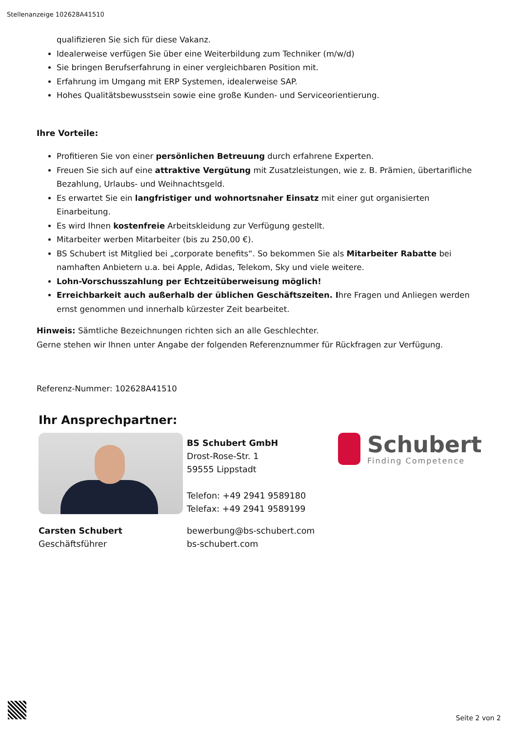Stellenanzeige 102628A41510
qualifizieren Sie sich für diese Vakanz.
Idealerweise verfügen Sie über eine Weiterbildung zum Techniker (m/w/d)
Sie bringen Berufserfahrung in einer vergleichbaren Position mit.
Erfahrung im Umgang mit ERP Systemen, idealerweise SAP.
Hohes Qualitätsbewusstsein sowie eine große Kunden- und Serviceorientierung.
Ihre Vorteile:
Profitieren Sie von einer persönlichen Betreuung durch erfahrene Experten.
Freuen Sie sich auf eine attraktive Vergütung mit Zusatzleistungen, wie z. B. Prämien, übertarifliche Bezahlung, Urlaubs- und Weihnachtsgeld.
Es erwartet Sie ein langfristiger und wohnortsnaher Einsatz mit einer gut organisierten Einarbeitung.
Es wird Ihnen kostenfreie Arbeitskleidung zur Verfügung gestellt.
Mitarbeiter werben Mitarbeiter (bis zu 250,00 €).
BS Schubert ist Mitglied bei „corporate benefits“. So bekommen Sie als Mitarbeiter Rabatte bei namhaften Anbietern u.a. bei Apple, Adidas, Telekom, Sky und viele weitere.
Lohn-Vorschusszahlung per Echtzeitüberweisung möglich!
Erreichbarkeit auch außerhalb der üblichen Geschäftszeiten. Ihre Fragen und Anliegen werden ernst genommen und innerhalb kürzester Zeit bearbeitet.
Hinweis: Sämtliche Bezeichnungen richten sich an alle Geschlechter.
Gerne stehen wir Ihnen unter Angabe der folgenden Referenznummer für Rückfragen zur Verfügung.
Referenz-Nummer: 102628A41510
Ihr Ansprechpartner:
BS Schubert GmbH
Drost-Rose-Str. 1
59555 Lippstadt
Telefon: +49 2941 9589180
Telefax: +49 2941 9589199
Schubert
Finding Competence
Carsten Schubert
Geschäftsführer
bewerbung@bs-schubert.com
bs-schubert.com
Seite 2 von 2